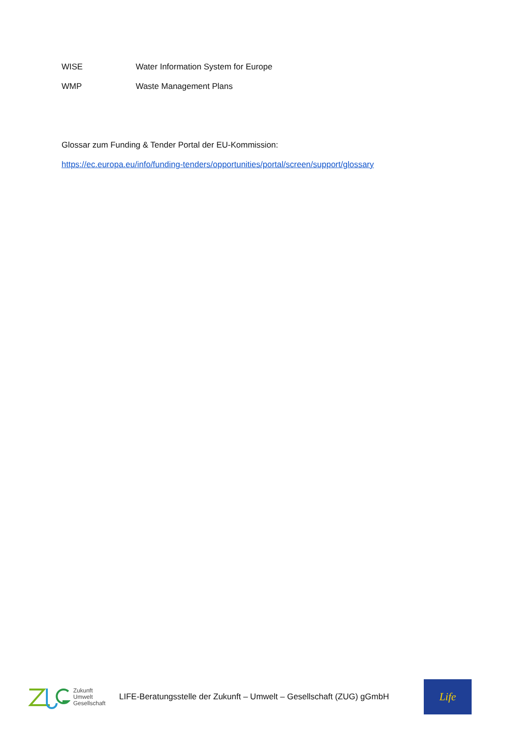WISE Water Information System for Europe
WMP Waste Management Plans
Glossar zum Funding & Tender Portal der EU-Kommission:
https://ec.europa.eu/info/funding-tenders/opportunities/portal/screen/support/glossary
Zukunft
Umwelt
Gesellschaft
LIFE-Beratungsstelle der Zukunft – Umwelt – Gesellschaft (ZUG) gGmbH
Life